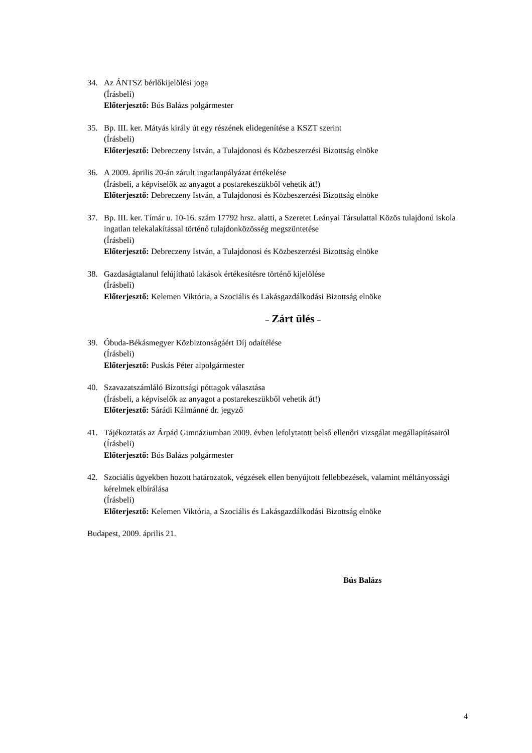34. Az ÁNTSZ bérlőkijelölési joga
(Írásbeli)
Előterjesztő: Bús Balázs polgármester
35. Bp. III. ker. Mátyás király út egy részének elidegenítése a KSZT szerint
(Írásbeli)
Előterjesztő: Debreczeny István, a Tulajdonosi és Közbeszerzési Bizottság elnöke
36. A 2009. április 20-án zárult ingatlanpályázat értékelése
(Írásbeli, a képviselők az anyagot a postarekeszükből vehetik át!)
Előterjesztő: Debreczeny István, a Tulajdonosi és Közbeszerzési Bizottság elnöke
37. Bp. III. ker. Tímár u. 10-16. szám 17792 hrsz. alatti, a Szeretet Leányai Társulattal Közös tulajdonú iskola ingatlan telekalakítással történő tulajdonközösség megszüntetése
(Írásbeli)
Előterjesztő: Debreczeny István, a Tulajdonosi és Közbeszerzési Bizottság elnöke
38. Gazdaságtalanul felújítható lakások értékesítésre történő kijelölése
(Írásbeli)
Előterjesztő: Kelemen Viktória, a Szociális és Lakásgazdálkodási Bizottság elnöke
– Zárt ülés –
39. Óbuda-Békásmegyer Közbiztonságáért Díj odaítélése
(Írásbeli)
Előterjesztő: Puskás Péter alpolgármester
40. Szavazatszámláló Bizottsági póttagok választása
(Írásbeli, a képviselők az anyagot a postarekeszükből vehetik át!)
Előterjesztő: Sárádi Kálmánné dr. jegyző
41. Tájékoztatás az Árpád Gimnáziumban 2009. évben lefolytatott belső ellenőri vizsgálat megállapításairól
(Írásbeli)
Előterjesztő: Bús Balázs polgármester
42. Szociális ügyekben hozott határozatok, végzések ellen benyújtott fellebbezések, valamint méltányossági kérelmek elbírálása
(Írásbeli)
Előterjesztő: Kelemen Viktória, a Szociális és Lakásgazdálkodási Bizottság elnöke
Budapest, 2009. április 21.
Bús Balázs
4